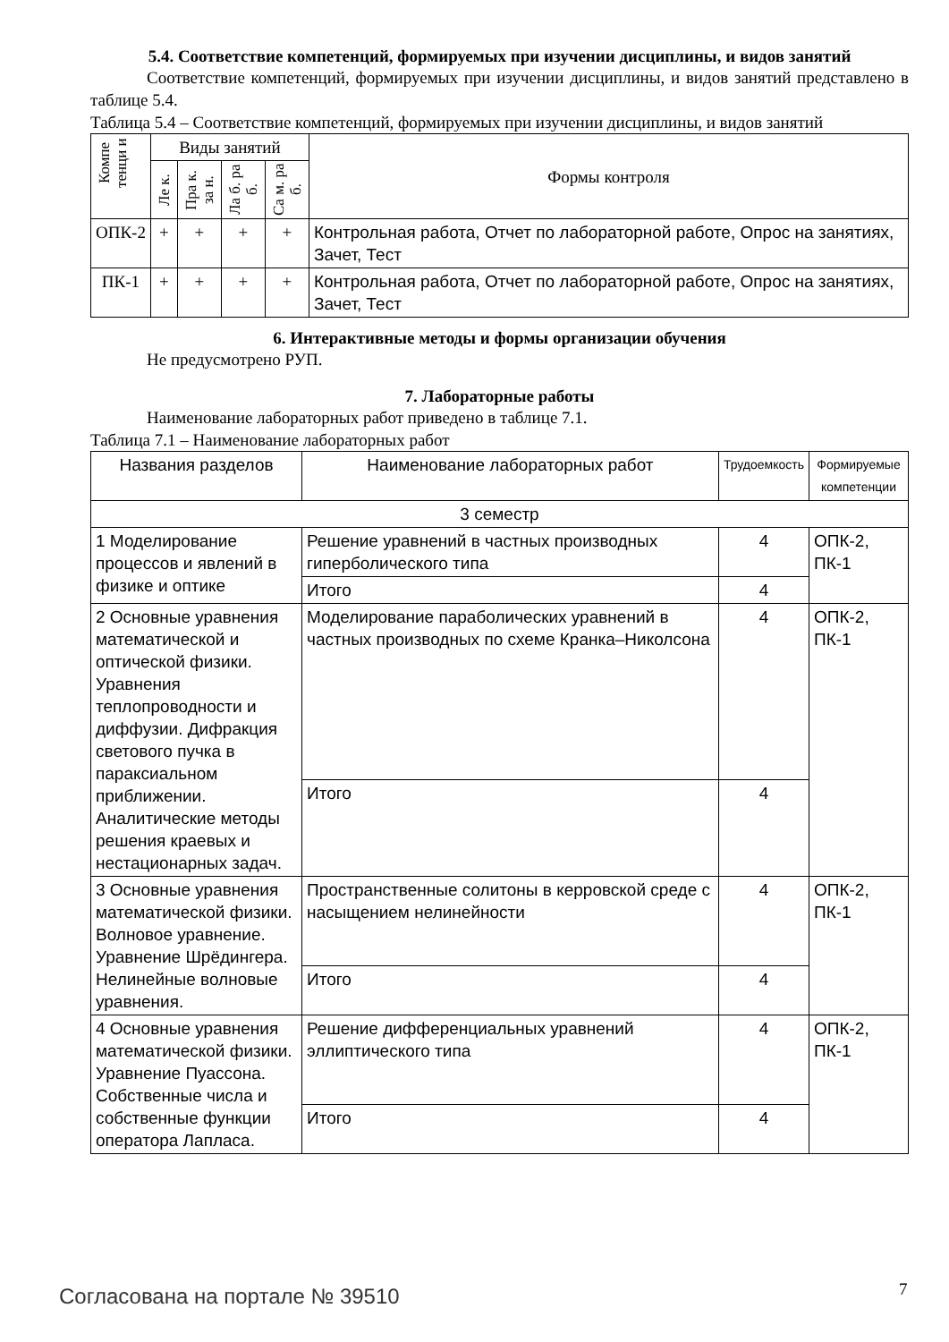5.4. Соответствие компетенций, формируемых при изучении дисциплины, и видов занятий
Соответствие компетенций, формируемых при изучении дисциплины, и видов занятий представлено в таблице 5.4.
Таблица 5.4 – Соответствие компетенций, формируемых при изучении дисциплины, и видов занятий
| Компе тенци и | Виды занятий | | | | Формы контроля |
| --- | --- | --- | --- | --- | --- |
| | Ле к. | Пра к. за н. | Ла б. ра б. | Са м. ра б. | |
| ОПК-2 | + | + | + | + | Контрольная работа, Отчет по лабораторной работе, Опрос на занятиях, Зачет, Тест |
| ПК-1 | + | + | + | + | Контрольная работа, Отчет по лабораторной работе, Опрос на занятиях, Зачет, Тест |
6. Интерактивные методы и формы организации обучения
Не предусмотрено РУП.
7. Лабораторные работы
Наименование лабораторных работ приведено в таблице 7.1.
Таблица 7.1 – Наименование лабораторных работ
| Названия разделов | Наименование лабораторных работ | Трудоемкость | Формируемые компетенции |
| --- | --- | --- | --- |
| 3 семестр | | | |
| 1 Моделирование процессов и явлений в физике и оптике | Решение уравнений в частных производных гиперболического типа | 4 | ОПК-2, ПК-1 |
| | Итого | 4 | |
| 2 Основные уравнения математической и оптической физики. Уравнения теплопроводности и диффузии. Дифракция светового пучка в параксиальном приближении. Аналитические методы решения краевых и нестационарных задач. | Моделирование параболических уравнений в частных производных по схеме Кранка–Николсона | 4 | ОПК-2, ПК-1 |
| | Итого | 4 | |
| 3 Основные уравнения математической физики. Волновое уравнение. Уравнение Шрёдингера. Нелинейные волновые уравнения. | Пространственные солитоны в керровской среде с насыщением нелинейности | 4 | ОПК-2, ПК-1 |
| | Итого | 4 | |
| 4 Основные уравнения математической физики. Уравнение Пуассона. Собственные числа и собственные функции оператора Лапласа. | Решение дифференциальных уравнений эллиптического типа | 4 | ОПК-2, ПК-1 |
| | Итого | 4 | |
Согласована на портале № 39510 7